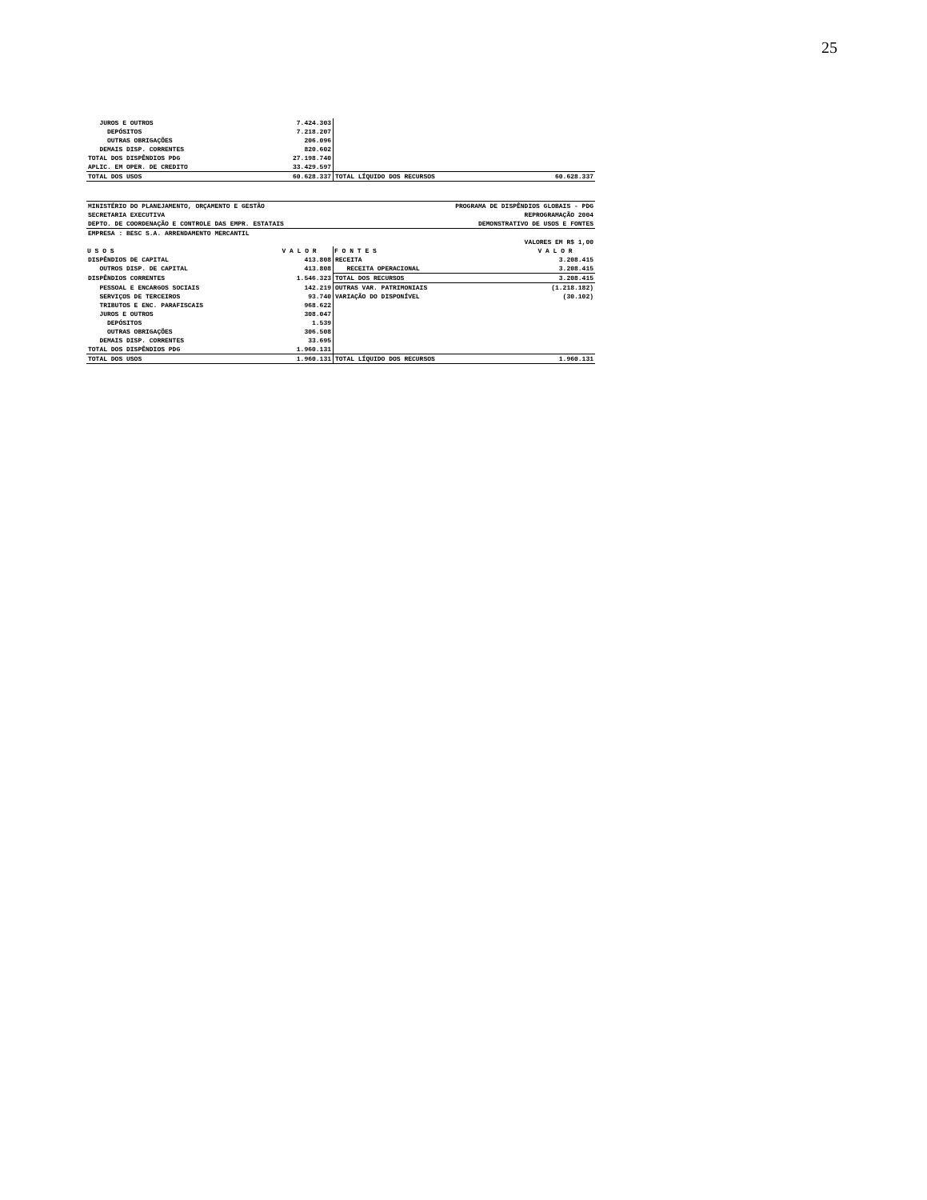25
| JUROS E OUTROS | 7.424.303 | | |
| DEPÓSITOS | 7.218.207 | | |
| OUTRAS OBRIGAÇÕES | 206.096 | | |
| DEMAIS DISP. CORRENTES | 820.602 | | |
| TOTAL DOS DISPÊNDIOS PDG | 27.198.740 | | |
| APLIC. EM OPER. DE CREDITO | 33.429.597 | | |
| TOTAL DOS USOS | 60.628.337 | TOTAL LÍQUIDO DOS RECURSOS | 60.628.337 |
| MINISTÉRIO DO PLANEJAMENTO, ORÇAMENTO E GESTÃO | PROGRAMA DE DISPÊNDIOS GLOBAIS - PDG |
| SECRETARIA EXECUTIVA | REPROGRAMAÇÃO 2004 |
| DEPTO. DE COORDENAÇÃO E CONTROLE DAS EMPR. ESTATAIS | DEMONSTRATIVO DE USOS E FONTES |
| EMPRESA : BESC S.A. ARRENDAMENTO MERCANTIL | |
| | VALORES EM R$ 1,00 |
| U S O S | V A L O R | F O N T E S | V A L O R |
| --- | --- | --- | --- |
| DISPÊNDIOS DE CAPITAL | 413.808 | RECEITA | 3.208.415 |
| OUTROS DISP. DE CAPITAL | 413.808 | RECEITA OPERACIONAL | 3.208.415 |
| DISPÊNDIOS CORRENTES | 1.546.323 | TOTAL DOS RECURSOS | 3.208.415 |
| PESSOAL E ENCARGOS SOCIAIS | 142.219 | OUTRAS VAR. PATRIMONIAIS | (1.218.182) |
| SERVIÇOS DE TERCEIROS | 93.740 | VARIAÇÃO DO DISPONÍVEL | (30.102) |
| TRIBUTOS E ENC. PARAFISCAIS | 968.622 | | |
| JUROS E OUTROS | 308.047 | | |
| DEPÓSITOS | 1.539 | | |
| OUTRAS OBRIGAÇÕES | 306.508 | | |
| DEMAIS DISP. CORRENTES | 33.695 | | |
| TOTAL DOS DISPÊNDIOS PDG | 1.960.131 | | |
| TOTAL DOS USOS | 1.960.131 | TOTAL LÍQUIDO DOS RECURSOS | 1.960.131 |